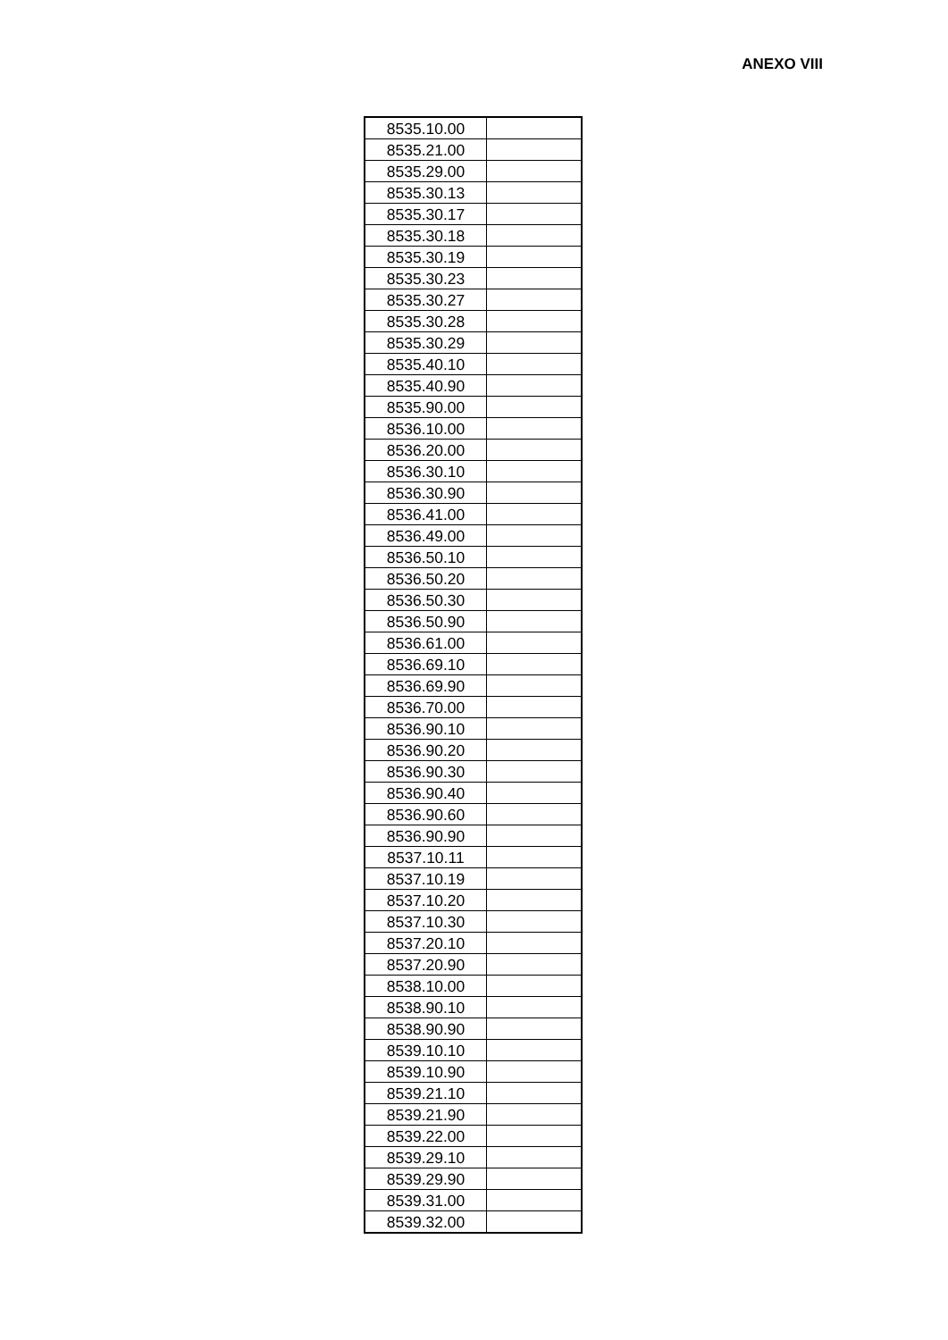ANEXO VIII
| 8535.10.00 | |
| 8535.21.00 | |
| 8535.29.00 | |
| 8535.30.13 | |
| 8535.30.17 | |
| 8535.30.18 | |
| 8535.30.19 | |
| 8535.30.23 | |
| 8535.30.27 | |
| 8535.30.28 | |
| 8535.30.29 | |
| 8535.40.10 | |
| 8535.40.90 | |
| 8535.90.00 | |
| 8536.10.00 | |
| 8536.20.00 | |
| 8536.30.10 | |
| 8536.30.90 | |
| 8536.41.00 | |
| 8536.49.00 | |
| 8536.50.10 | |
| 8536.50.20 | |
| 8536.50.30 | |
| 8536.50.90 | |
| 8536.61.00 | |
| 8536.69.10 | |
| 8536.69.90 | |
| 8536.70.00 | |
| 8536.90.10 | |
| 8536.90.20 | |
| 8536.90.30 | |
| 8536.90.40 | |
| 8536.90.60 | |
| 8536.90.90 | |
| 8537.10.11 | |
| 8537.10.19 | |
| 8537.10.20 | |
| 8537.10.30 | |
| 8537.20.10 | |
| 8537.20.90 | |
| 8538.10.00 | |
| 8538.90.10 | |
| 8538.90.90 | |
| 8539.10.10 | |
| 8539.10.90 | |
| 8539.21.10 | |
| 8539.21.90 | |
| 8539.22.00 | |
| 8539.29.10 | |
| 8539.29.90 | |
| 8539.31.00 | |
| 8539.32.00 | |